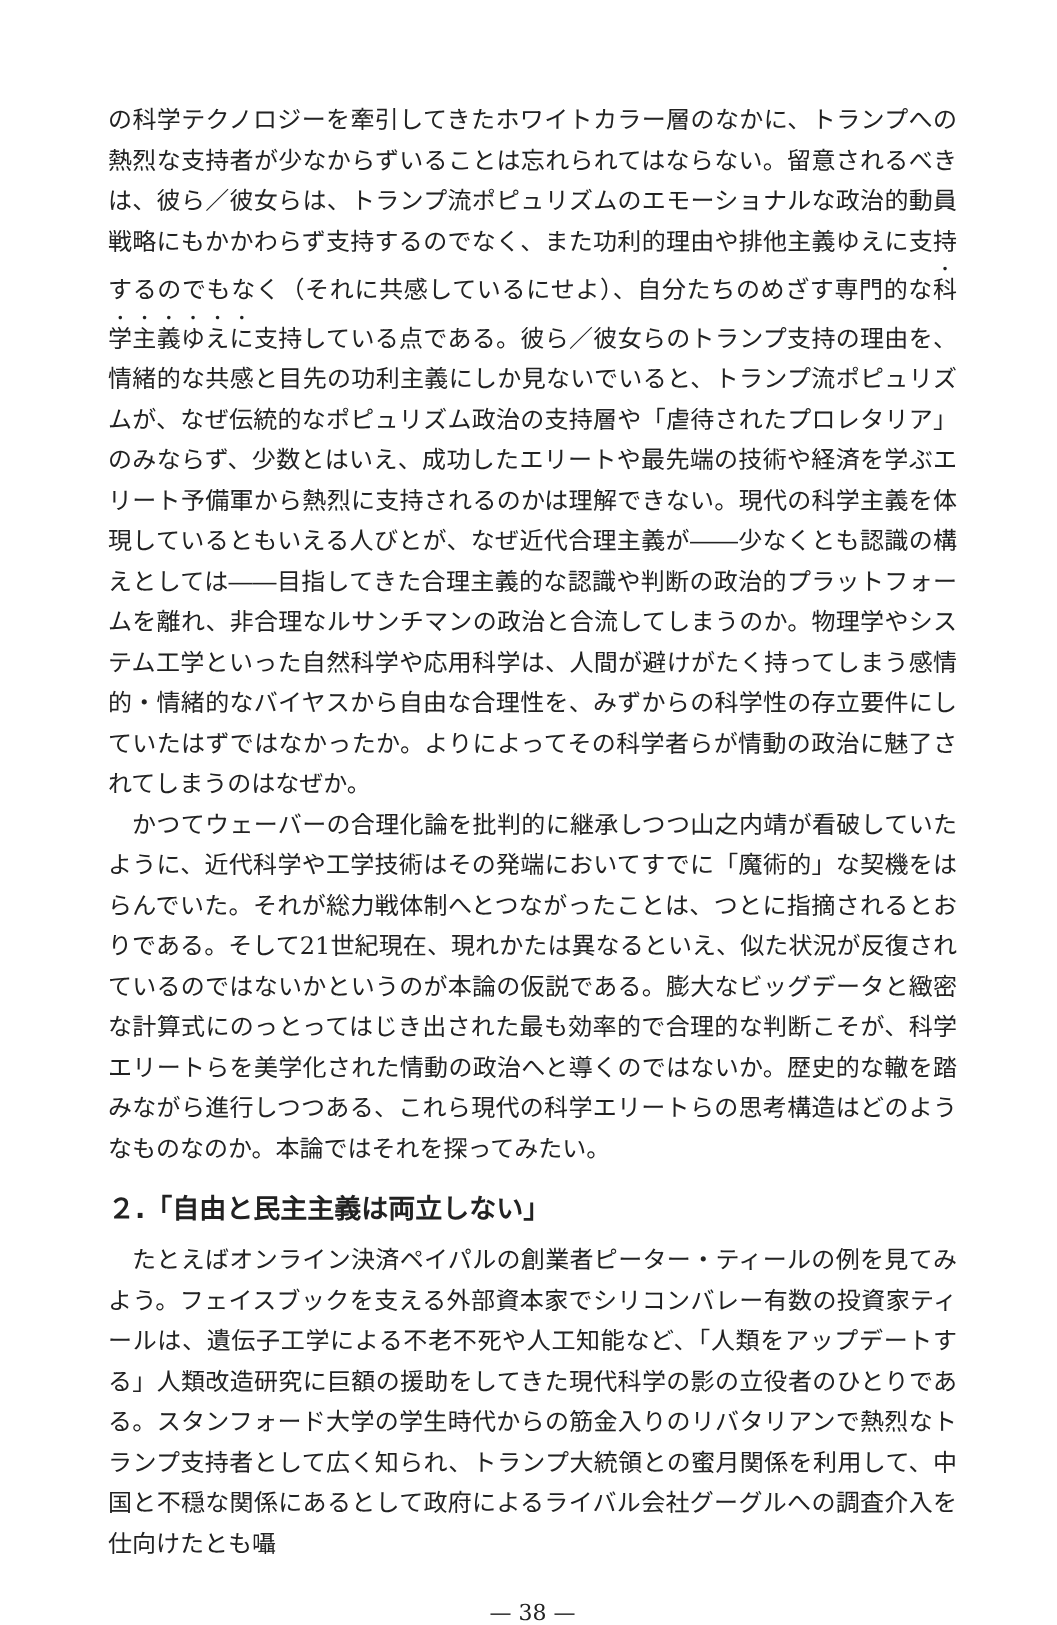の科学テクノロジーを牽引してきたホワイトカラー層のなかに、トランプへの熱烈な支持者が少なからずいることは忘れられてはならない。留意されるべきは、彼ら／彼女らは、トランプ流ポピュリズムのエモーショナルな政治的動員戦略にもかかわらず支持するのでなく、また功利的理由や排他主義ゆえに支持するのでもなく（それに共感しているにせよ）、自分たちのめざす専門的な科学主義ゆえに支持している点である。彼ら／彼女らのトランプ支持の理由を、情緒的な共感と目先の功利主義にしか見ないでいると、トランプ流ポピュリズムが、なぜ伝統的なポピュリズム政治の支持層や「虐待されたプロレタリア」のみならず、少数とはいえ、成功したエリートや最先端の技術や経済を学ぶエリート予備軍から熱烈に支持されるのかは理解できない。現代の科学主義を体現しているともいえる人びとが、なぜ近代合理主義が――少なくとも認識の構えとしては――目指してきた合理主義的な認識や判断の政治的プラットフォームを離れ、非合理なルサンチマンの政治と合流してしまうのか。物理学やシステム工学といった自然科学や応用科学は、人間が避けがたく持ってしまう感情的・情緒的なバイヤスから自由な合理性を、みずからの科学性の存立要件にしていたはずではなかったか。よりによってその科学者らが情動の政治に魅了されてしまうのはなぜか。
かつてウェーバーの合理化論を批判的に継承しつつ山之内靖が看破していたように、近代科学や工学技術はその発端においてすでに「魔術的」な契機をはらんでいた。それが総力戦体制へとつながったことは、つとに指摘されるとおりである。そして21世紀現在、現れかたは異なるといえ、似た状況が反復されているのではないかというのが本論の仮説である。膨大なビッグデータと緻密な計算式にのっとってはじき出された最も効率的で合理的な判断こそが、科学エリートらを美学化された情動の政治へと導くのではないか。歴史的な轍を踏みながら進行しつつある、これら現代の科学エリートらの思考構造はどのようなものなのか。本論ではそれを探ってみたい。
２.「自由と民主主義は両立しない」
たとえばオンライン決済ペイパルの創業者ピーター・ティールの例を見てみよう。フェイスブックを支える外部資本家でシリコンバレー有数の投資家ティールは、遺伝子工学による不老不死や人工知能など、「人類をアップデートする」人類改造研究に巨額の援助をしてきた現代科学の影の立役者のひとりである。スタンフォード大学の学生時代からの筋金入りのリバタリアンで熱烈なトランプ支持者として広く知られ、トランプ大統領との蜜月関係を利用して、中国と不穏な関係にあるとして政府によるライバル会社グーグルへの調査介入を仕向けたとも囁
— 38 —